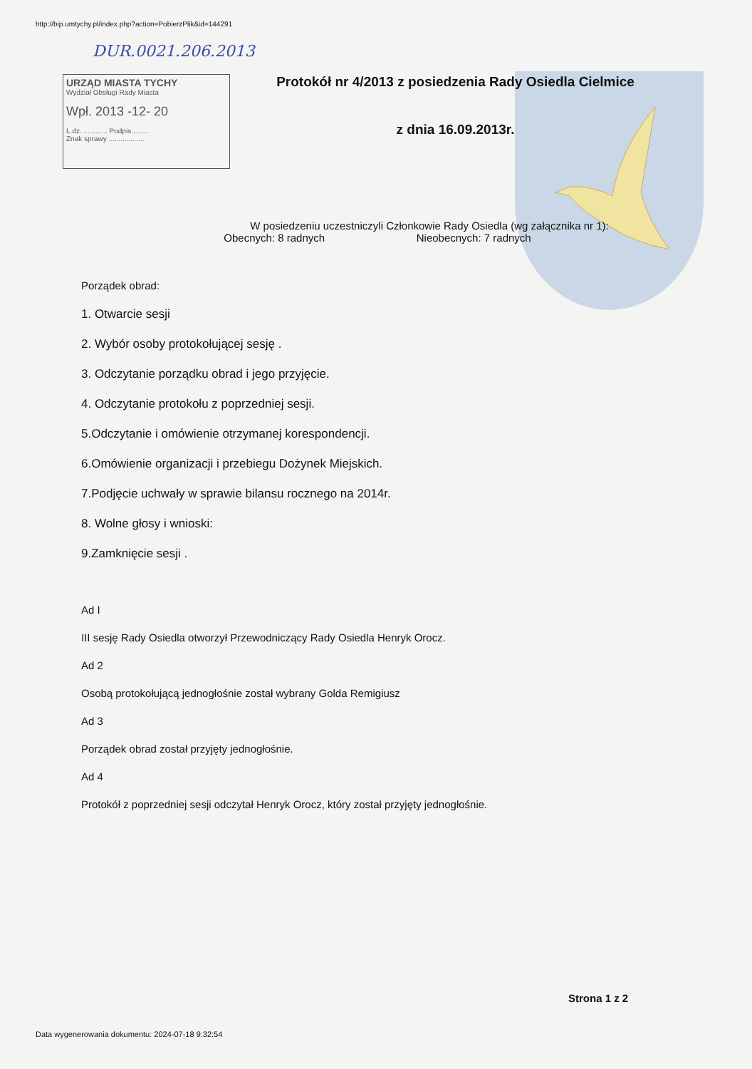http://bip.umtychy.pl/index.php?action=PobierzPlik&id=144291
DUR.0021.206.2013
URZĄD MIASTA TYCHY
Wydział Obsługi Rady Miasta
Wpł. 2013 -12- 20
L.dz. ............ Podpis.........
Znak sprawy ..................
Protokół nr 4/2013 z posiedzenia Rady Osiedla Cielmice
z dnia 16.09.2013r.
W posiedzeniu uczestniczyli Członkowie Rady Osiedla (wg załącznika nr 1):
Obecnych: 8 radnych Nieobecnych: 7 radnych
Porządek obrad:
1. Otwarcie sesji
2. Wybór osoby protokołującej sesję .
3. Odczytanie porządku obrad i jego przyjęcie.
4. Odczytanie protokołu z poprzedniej sesji.
5.Odczytanie i omówienie otrzymanej korespondencji.
6.Omówienie organizacji i przebiegu Dożynek Miejskich.
7.Podjęcie uchwały w sprawie bilansu rocznego na 2014r.
8. Wolne głosy i wnioski:
9.Zamknięcie sesji .
Ad I
III sesję Rady Osiedla otworzył Przewodniczący Rady Osiedla Henryk Orocz.
Ad 2
Osobą protokołującą jednogłośnie został wybrany Golda Remigiusz
Ad 3
Porządek obrad został przyjęty jednogłośnie.
Ad 4
Protokół z poprzedniej sesji odczytał Henryk Orocz, który został przyjęty jednogłośnie.
Strona 1 z 2
Data wygenerowania dokumentu: 2024-07-18 9:32:54